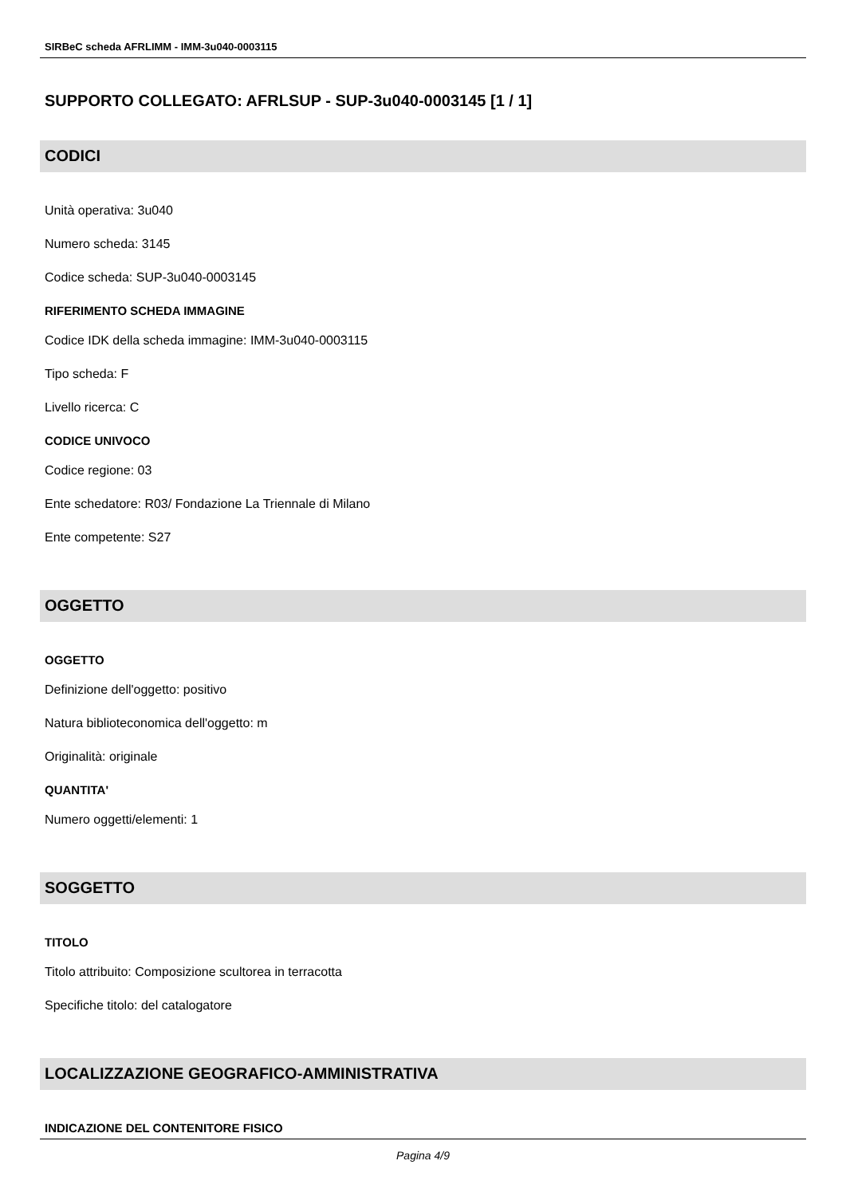SIRBeC scheda AFRLIMM - IMM-3u040-0003115
SUPPORTO COLLEGATO: AFRLSUP - SUP-3u040-0003145 [1 / 1]
CODICI
Unità operativa: 3u040
Numero scheda: 3145
Codice scheda: SUP-3u040-0003145
RIFERIMENTO SCHEDA IMMAGINE
Codice IDK della scheda immagine: IMM-3u040-0003115
Tipo scheda: F
Livello ricerca: C
CODICE UNIVOCO
Codice regione: 03
Ente schedatore: R03/ Fondazione La Triennale di Milano
Ente competente: S27
OGGETTO
OGGETTO
Definizione dell'oggetto: positivo
Natura biblioteconomica dell'oggetto: m
Originalità: originale
QUANTITA'
Numero oggetti/elementi: 1
SOGGETTO
TITOLO
Titolo attribuito: Composizione scultorea in terracotta
Specifiche titolo: del catalogatore
LOCALIZZAZIONE GEOGRAFICO-AMMINISTRATIVA
INDICAZIONE DEL CONTENITORE FISICO
Pagina 4/9